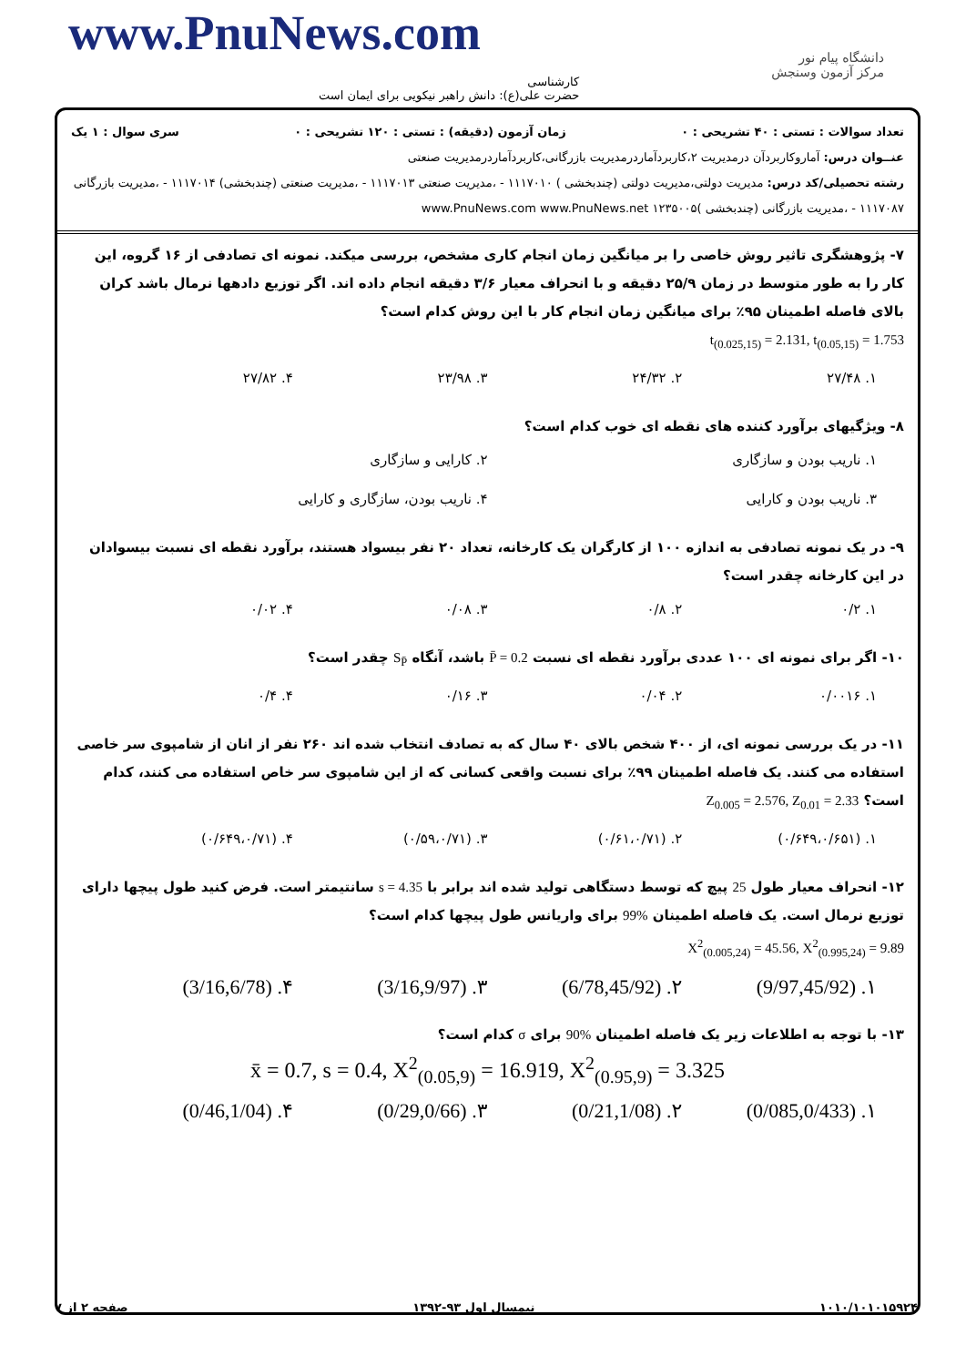www.PnuNews.com
دانشگاه پیام نور
مرکز آزمون وسنجش
کارشناسی
حضرت علی(ع): دانش راهبر نیکویی برای ایمان است
تعداد سوالات : تستی : ۴۰ تشریحی : ۰ زمان آزمون (دقیقه) : تستی : ۱۲۰ تشریحی : ۰ سری سوال : ۱ یک
عنــوان درس: آماروکاربردآن درمدیریت ۲،کاربردآماردرمدیریت بازرگانی،کاربردآماردرمدیریت صنعتی
رشته تحصیلی/کد درس: مدیریت دولتی،مدیریت دولتی (چندبخشی ) ۱۱۱۷۰۱۰ - ،مدیریت صنعتی ۱۱۱۷۰۱۳ - ،مدیریت صنعتی (چندبخشی) ۱۱۱۷۰۱۴ - ،مدیریت بازرگانی ۱۱۱۷۰۸۷ - ،مدیریت بازرگانی (چندبخشی )۱۲۳۵۰۰۵ www.PnuNews.com www.PnuNews.net
۷- پژوهشگری تاثیر روش خاصی را بر میانگین زمان انجام کاری مشخص، بررسی میکند. نمونه ای تصادفی از ۱۶ گروه، این کار را به طور متوسط در زمان ۲۵/۹ دقیقه و با انحراف معیار ۳/۶ دقیقه انجام داده اند. اگر توزیع دادهها نرمال باشد کران بالای فاصله اطمینان ۹۵٪ برای میانگین زمان انجام کار با این روش کدام است؟
t<sub>(0.025,15)</sub> = 2.131, t<sub>(0.05,15)</sub> = 1.753
۱. ۲۷/۴۸ ۲. ۲۴/۳۲ ۳. ۲۳/۹۸ ۴. ۲۷/۸۲
۸- ویژگیهای برآورد کننده های نقطه ای خوب کدام است؟
۱. ناریب بودن و سازگاری ۲. کارایی و سازگاری
۳. ناریب بودن و کارایی ۴. ناریب بودن، سازگاری و کارایی
۹- در یک نمونه تصادفی به اندازه ۱۰۰ از کارگران یک کارخانه، تعداد ۲۰ نفر بیسواد هستند، برآورد نقطه ای نسبت بیسوادان در این کارخانه چقدر است؟
۱. ۰/۲ ۲. ۰/۸ ۳. ۰/۰۸ ۴. ۰/۰۲
۱۰- اگر برای نمونه ای ۱۰۰ عددی برآورد نقطه ای نسبت P̄ = 0.2 باشد، آنگاه S<sub>P̄</sub> چقدر است؟
۱. ۰/۰۰۱۶ ۲. ۰/۰۴ ۳. ۰/۱۶ ۴. ۰/۴
۱۱- در یک بررسی نمونه ای، از ۴۰۰ شخص بالای ۴۰ سال که به تصادف انتخاب شده اند ۲۶۰ نفر از انان از شامپوی سر خاصی استفاده می کنند. یک فاصله اطمینان ۹۹٪ برای نسبت واقعی کسانی که از این شامپوی سر خاص استفاده می کنند، کدام است؟ Z<sub>0.005</sub> = 2.576, Z<sub>0.01</sub> = 2.33
۱. (۰/۶۴۹،۰/۶۵۱) ۲. (۰/۶۱،۰/۷۱) ۳. (۰/۵۹،۰/۷۱) ۴. (۰/۶۴۹،۰/۷۱)
۱۲- انحراف معیار طول 25 پیچ که توسط دستگاهی تولید شده اند برابر با s = 4.35 سانتیمتر است. فرض کنید طول پیچها دارای توزیع نرمال است. یک فاصله اطمینان 99% برای واریانس طول پیچها کدام است؟
X<sup>2</sup><sub>(0.005,24)</sub> = 45.56, X<sup>2</sup><sub>(0.995,24)</sub> = 9.89
۱. (9/97,45/92) ۲. (6/78,45/92) ۳. (3/16,9/97) ۴. (3/16,6/78)
۱۳- با توجه به اطلاعات زیر یک فاصله اطمینان 90% برای σ کدام است؟
x̄ = 0.7, s = 0.4, X<sup>2</sup><sub>(0.05,9)</sub> = 16.919, X<sup>2</sup><sub>(0.95,9)</sub> = 3.325
۱. (0/085,0/433) ۲. (0/21,1/08) ۳. (0/29,0/66) ۴. (0/46,1/04)
۱۰۱۰/۱۰۱۰۱۵۹۲۴ نیمسال اول ۹۳-۱۳۹۲ صفحه ۲ از ۷